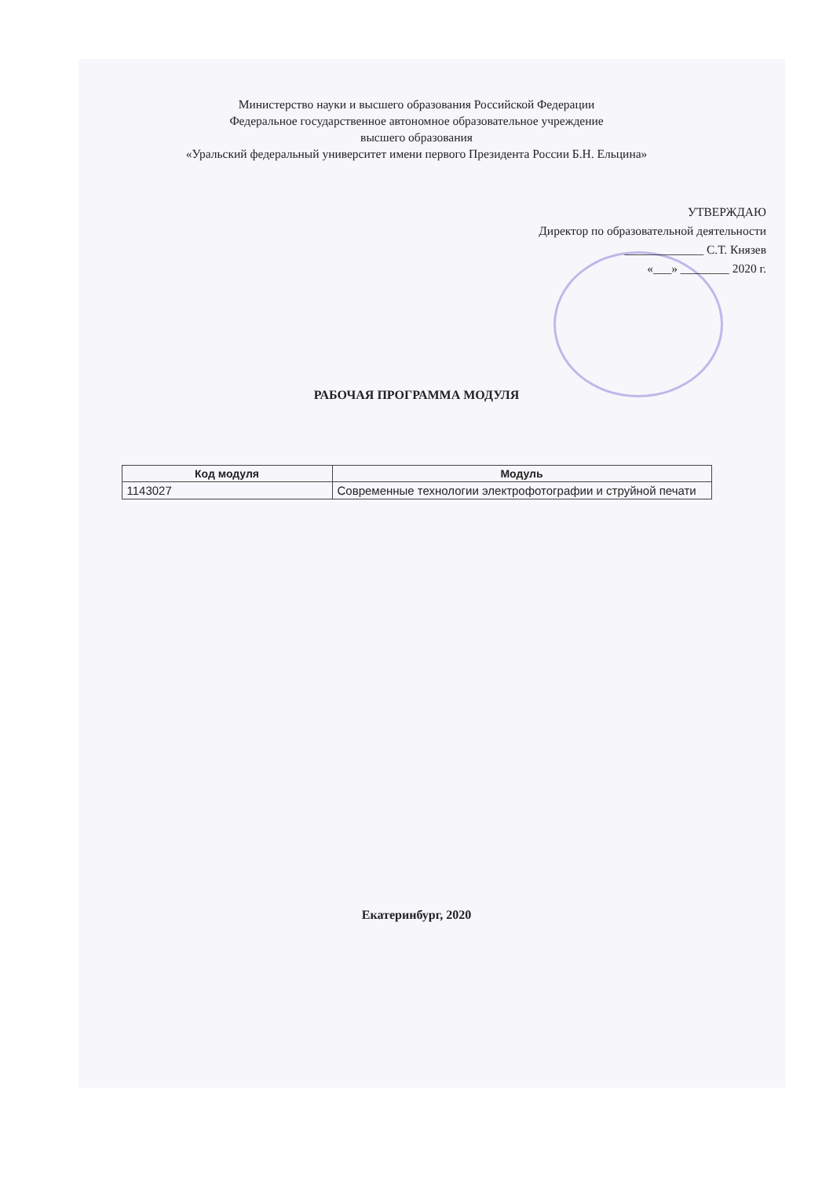Министерство науки и высшего образования Российской Федерации
Федеральное государственное автономное образовательное учреждение
высшего образования
«Уральский федеральный университет имени первого Президента России Б.Н. Ельцина»
УТВЕРЖДАЮ
Директор по образовательной деятельности
_____________ С.Т. Князев
«___» ________ 2020 г.
РАБОЧАЯ ПРОГРАММА МОДУЛЯ
| Код модуля | Модуль |
| --- | --- |
| 1143027 | Современные технологии электрофотографии и струйной печати |
Екатеринбург, 2020